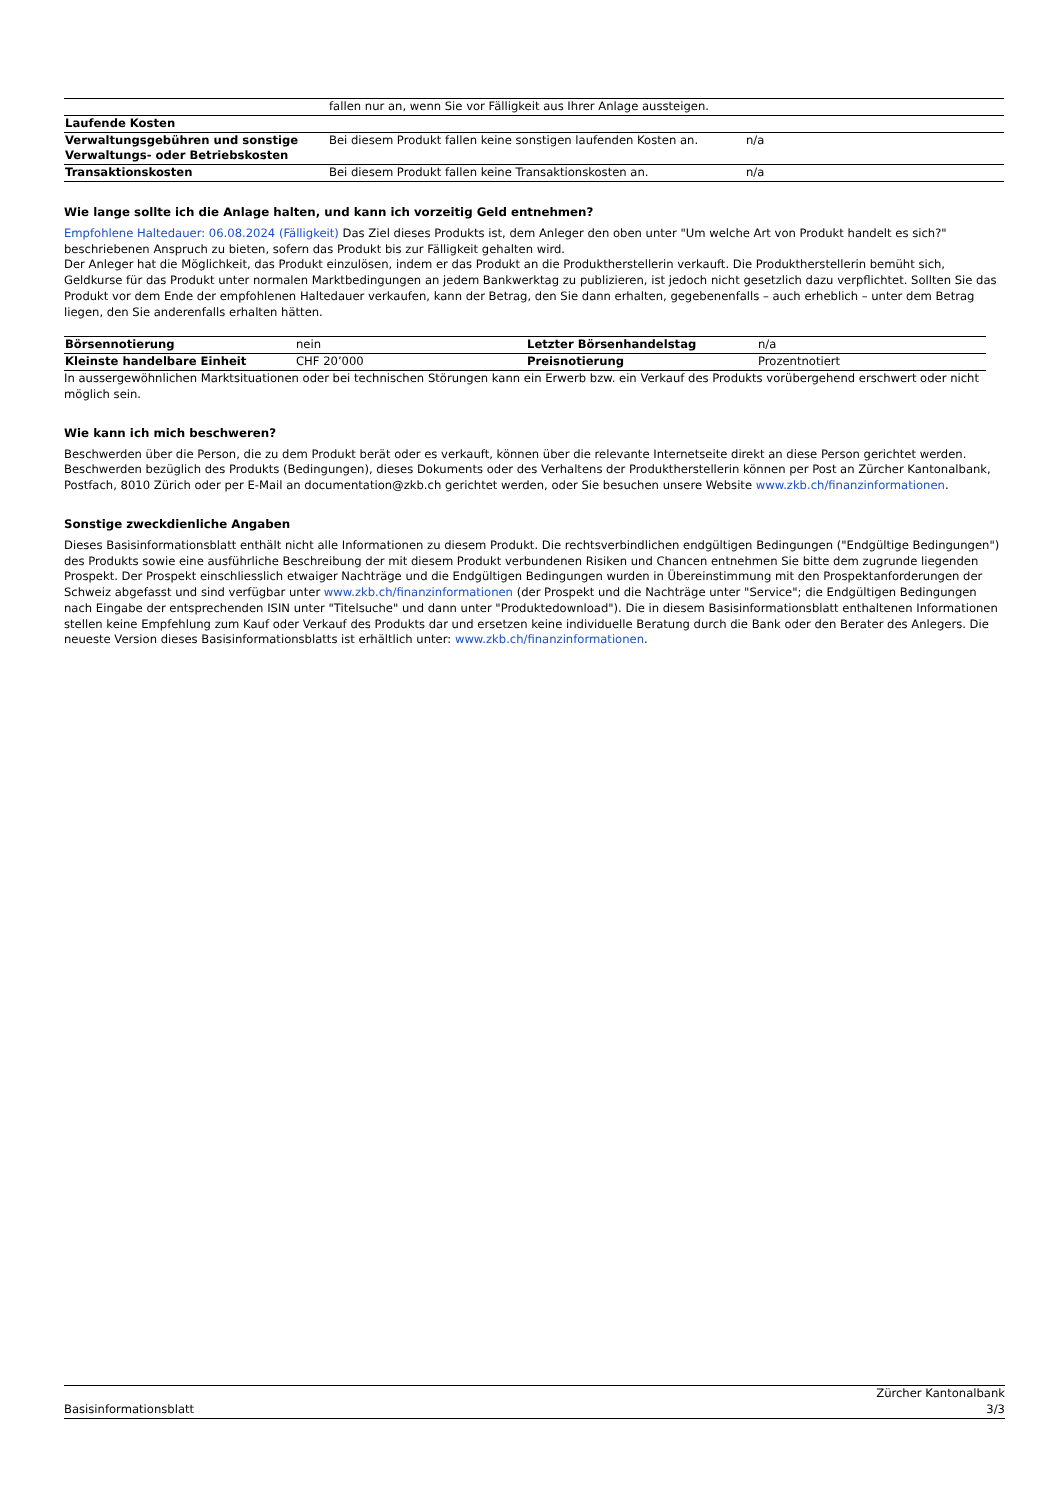| | fallen nur an, wenn Sie vor Fälligkeit aus Ihrer Anlage aussteigen. | |
| Laufende Kosten | | |
| Verwaltungsgebühren und sonstige Verwaltungs- oder Betriebskosten | Bei diesem Produkt fallen keine sonstigen laufenden Kosten an. | n/a |
| Transaktionskosten | Bei diesem Produkt fallen keine Transaktionskosten an. | n/a |
Wie lange sollte ich die Anlage halten, und kann ich vorzeitig Geld entnehmen?
Empfohlene Haltedauer: 06.08.2024 (Fälligkeit) Das Ziel dieses Produkts ist, dem Anleger den oben unter "Um welche Art von Produkt handelt es sich?" beschriebenen Anspruch zu bieten, sofern das Produkt bis zur Fälligkeit gehalten wird.
Der Anleger hat die Möglichkeit, das Produkt einzulösen, indem er das Produkt an die Produktherstellerin verkauft. Die Produktherstellerin bemüht sich, Geldkurse für das Produkt unter normalen Marktbedingungen an jedem Bankwerktag zu publizieren, ist jedoch nicht gesetzlich dazu verpflichtet. Sollten Sie das Produkt vor dem Ende der empfohlenen Haltedauer verkaufen, kann der Betrag, den Sie dann erhalten, gegebenenfalls – auch erheblich – unter dem Betrag liegen, den Sie anderenfalls erhalten hätten.
| Börsennotierung | nein | Letzter Börsenhandelstag | n/a |
| Kleinste handelbare Einheit | CHF 20’000 | Preisnotierung | Prozentnotiert |
In aussergewöhnlichen Marktsituationen oder bei technischen Störungen kann ein Erwerb bzw. ein Verkauf des Produkts vorübergehend erschwert oder nicht möglich sein.
Wie kann ich mich beschweren?
Beschwerden über die Person, die zu dem Produkt berät oder es verkauft, können über die relevante Internetseite direkt an diese Person gerichtet werden. Beschwerden bezüglich des Produkts (Bedingungen), dieses Dokuments oder des Verhaltens der Produktherstellerin können per Post an Zürcher Kantonalbank, Postfach, 8010 Zürich oder per E-Mail an documentation@zkb.ch gerichtet werden, oder Sie besuchen unsere Website www.zkb.ch/finanzinformationen.
Sonstige zweckdienliche Angaben
Dieses Basisinformationsblatt enthält nicht alle Informationen zu diesem Produkt. Die rechtsverbindlichen endgültigen Bedingungen ("Endgültige Bedingungen") des Produkts sowie eine ausführliche Beschreibung der mit diesem Produkt verbundenen Risiken und Chancen entnehmen Sie bitte dem zugrunde liegenden Prospekt. Der Prospekt einschliesslich etwaiger Nachträge und die Endgültigen Bedingungen wurden in Übereinstimmung mit den Prospektanforderungen der Schweiz abgefasst und sind verfügbar unter www.zkb.ch/finanzinformationen (der Prospekt und die Nachträge unter "Service"; die Endgültigen Bedingungen nach Eingabe der entsprechenden ISIN unter "Titelsuche" und dann unter "Produktedownload"). Die in diesem Basisinformationsblatt enthaltenen Informationen stellen keine Empfehlung zum Kauf oder Verkauf des Produkts dar und ersetzen keine individuelle Beratung durch die Bank oder den Berater des Anlegers. Die neueste Version dieses Basisinformationsblatts ist erhältlich unter: www.zkb.ch/finanzinformationen.
Zürcher Kantonalbank
Basisinformationsblatt 3/3